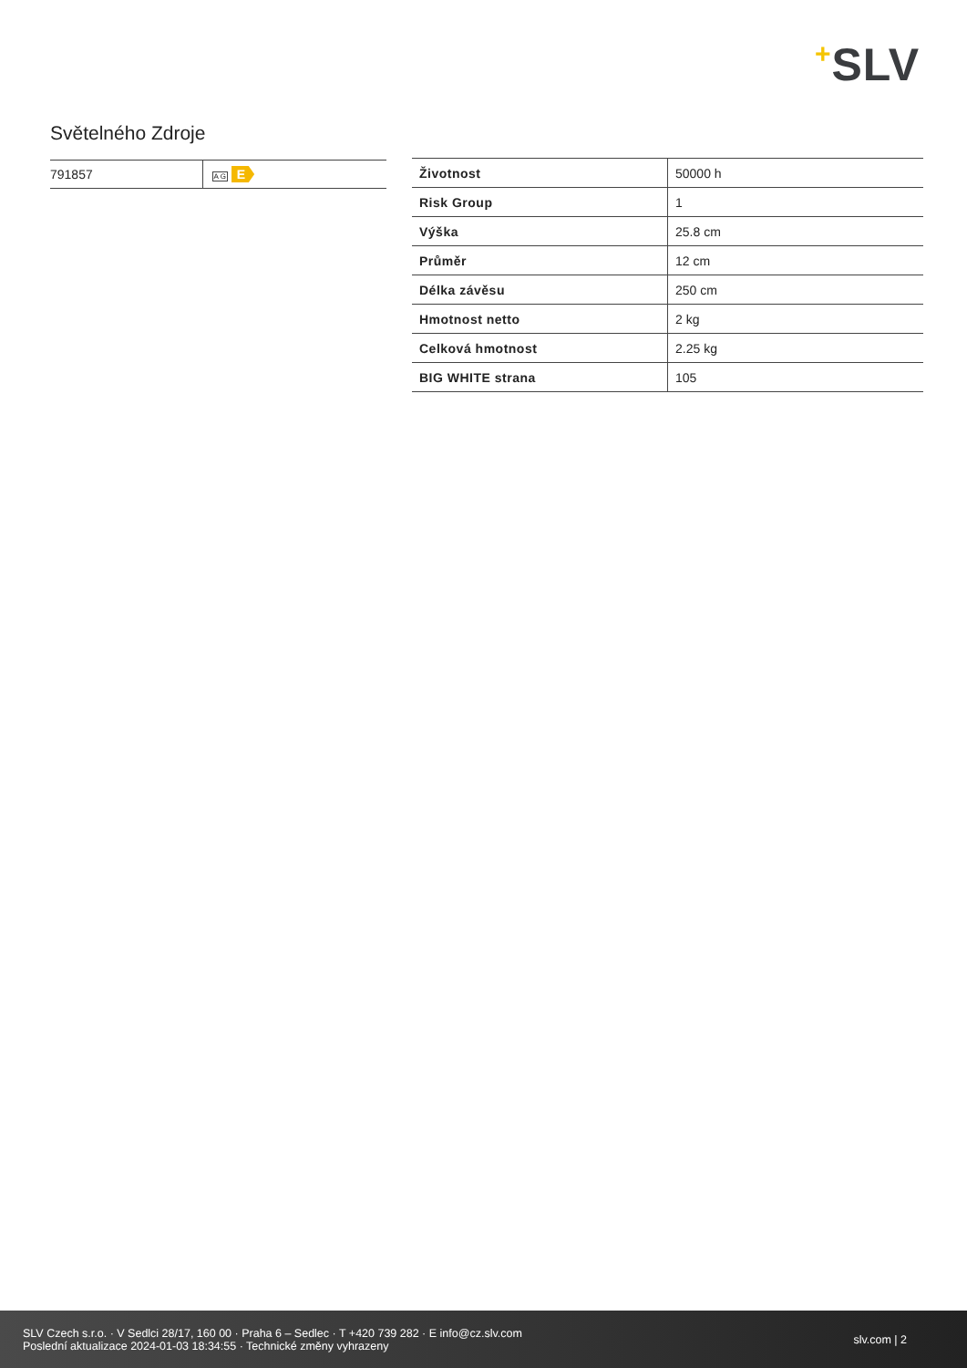+SLV
Světelného Zdroje
| 791857 | A G E |
| Životnost | 50000 h |
| Risk Group | 1 |
| Výška | 25.8 cm |
| Průměr | 12 cm |
| Délka závěsu | 250 cm |
| Hmotnost netto | 2 kg |
| Celková hmotnost | 2.25 kg |
| BIG WHITE strana | 105 |
SLV Czech s.r.o. · V Sedlci 28/17, 160 00 · Praha 6 – Sedlec · T +420 739 282 · E info@cz.slv.com
Poslední aktualizace 2024-01-03 18:34:55 · Technické změny vyhrazeny
slv.com | 2